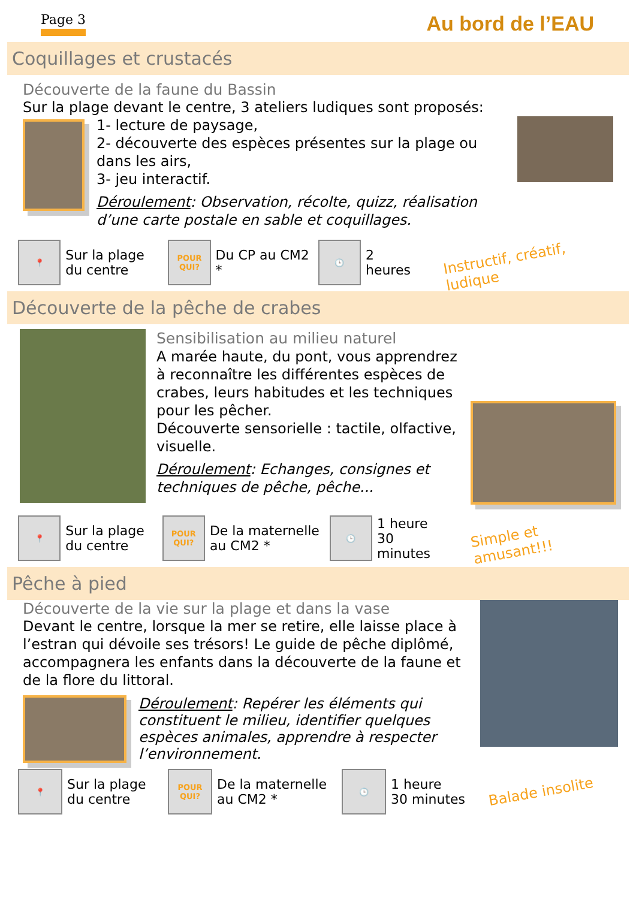Page 3
Au bord de l’EAU
Coquillages et crustacés
Découverte de la faune du Bassin
Sur la plage devant le centre, 3 ateliers ludiques sont proposés:
1- lecture de paysage,
2- découverte des espèces présentes sur la plage ou dans les airs,
3- jeu interactif.
Déroulement: Observation, récolte, quizz, réalisation d’une carte postale en sable et coquillages.
📍
Sur la plage du centre
POUR
QUI?
Du CP au CM2 *
🕒
2 heures
Instructif, créatif, ludique
Découverte de la pêche de crabes
Sensibilisation au milieu naturel
A marée haute, du pont, vous apprendrez à reconnaître les différentes espèces de crabes, leurs habitudes et les techniques pour les pêcher.
Découverte sensorielle : tactile, olfactive, visuelle.
Déroulement: Echanges, consignes et techniques de pêche, pêche...
📍
Sur la plage du centre
POUR
QUI?
De la maternelle au CM2 *
🕒
1 heure
30 minutes
Simple et amusant!!!
Pêche à pied
Découverte de la vie sur la plage et dans la vase
Devant le centre, lorsque la mer se retire, elle laisse place à l’estran qui dévoile ses trésors! Le guide de pêche diplômé, accompagnera les enfants dans la découverte de la faune et de la flore du littoral.
Déroulement: Repérer les éléments qui constituent le milieu, identifier quelques espèces animales, apprendre à respecter l’environnement.
📍
Sur la plage du centre
POUR
QUI?
De la maternelle au CM2 *
🕒
1 heure
30 minutes
Balade insolite